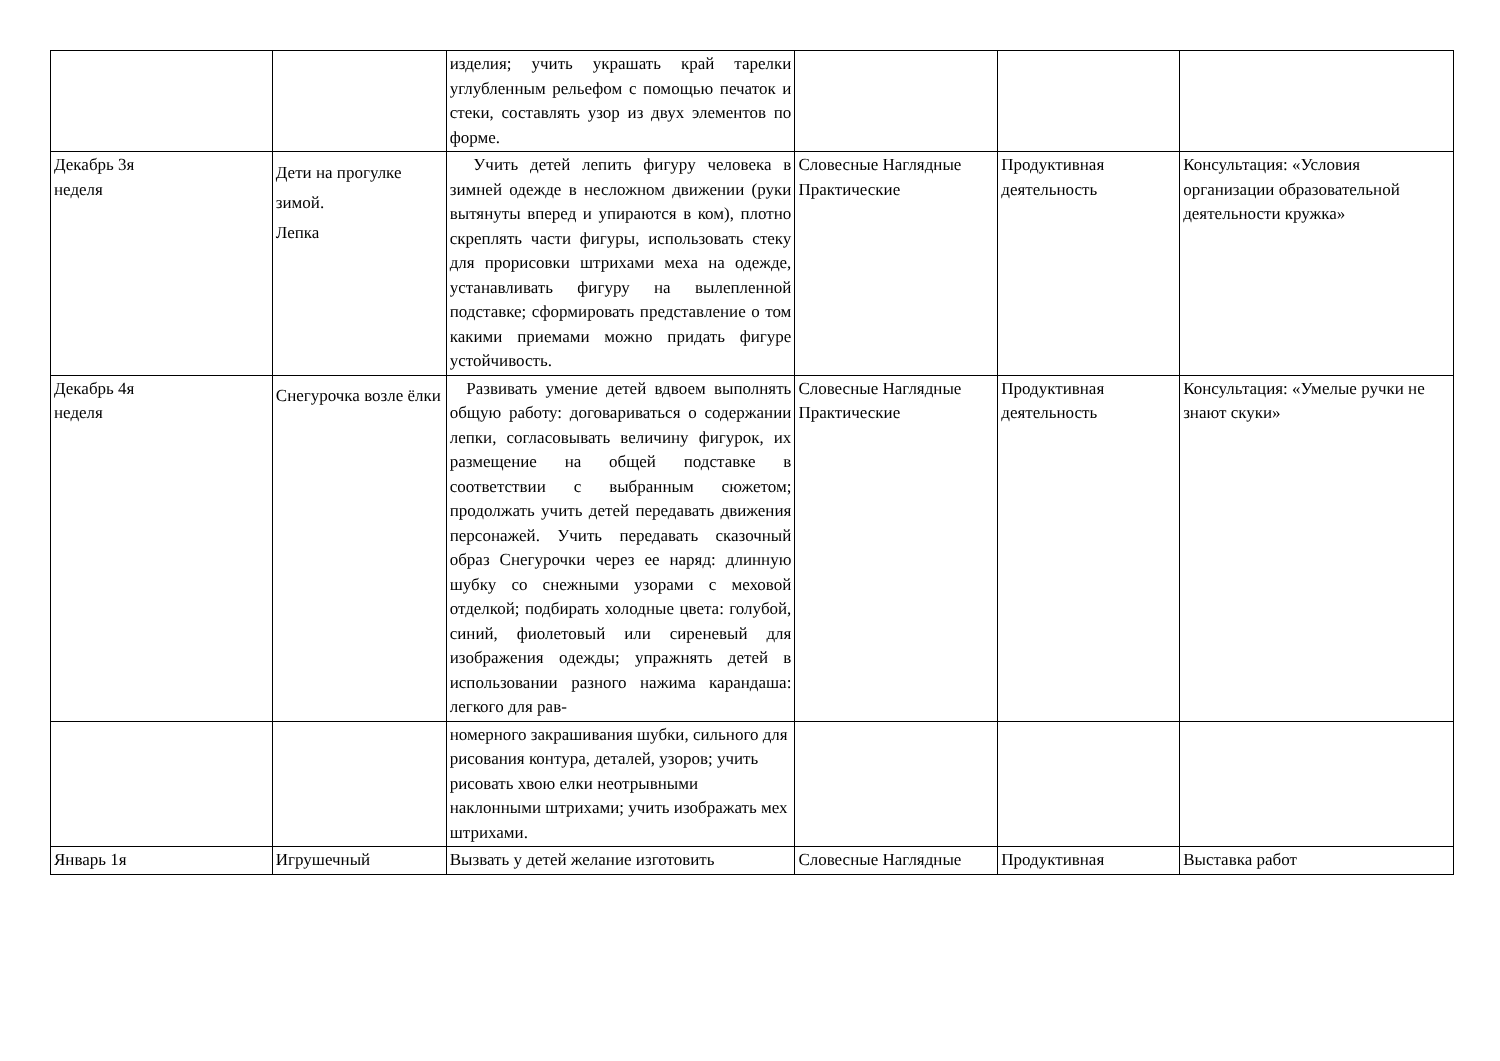| | | изделия; учить украшать край тарелки углубленным рельефом с помощью печаток и стеки, составлять узор из двух элементов по форме. | | | |
| Декабрь 3я неделя | Дети на прогулке зимой. Лепка | Учить детей лепить фигуру человека в зимней одежде в несложном движении (руки вытянуты вперед и упираются в ком), плотно скреплять части фигуры, использовать стеку для прорисовки штрихами меха на одежде, устанавливать фигуру на вылепленной подставке; сформировать представление о том какими приемами можно придать фигуре устойчивость. | Словесные Наглядные Практические | Продуктивная деятельность | Консультация: «Условия организации образовательной деятельности кружка» |
| Декабрь 4я неделя | Снегурочка возле ёлки | Развивать умение детей вдвоем выполнять общую работу: договариваться о содержании лепки, согласовывать величину фигурок, их размещение на общей подставке в соответствии с выбранным сюжетом; продолжать учить детей передавать движения персонажей. Учить передавать сказочный образ Снегурочки через ее наряд: длинную шубку со снежными узорами с меховой отделкой; подбирать холодные цвета: голубой, синий, фиолетовый или сиреневый для изображения одежды; упражнять детей в использовании разного нажима карандаша: легкого для рав- | Словесные Наглядные Практические | Продуктивная деятельность | Консультация: «Умелые ручки не знают скуки» |
| | | номерного закрашивания шубки, сильного для рисования контура, деталей, узоров; учить рисовать хвою елки неотрывными наклонными штрихами; учить изображать мех штрихами. | | | |
| Январь 1я | Игрушечный | Вызвать у детей желание изготовить | Словесные Наглядные | Продуктивная | Выставка работ |